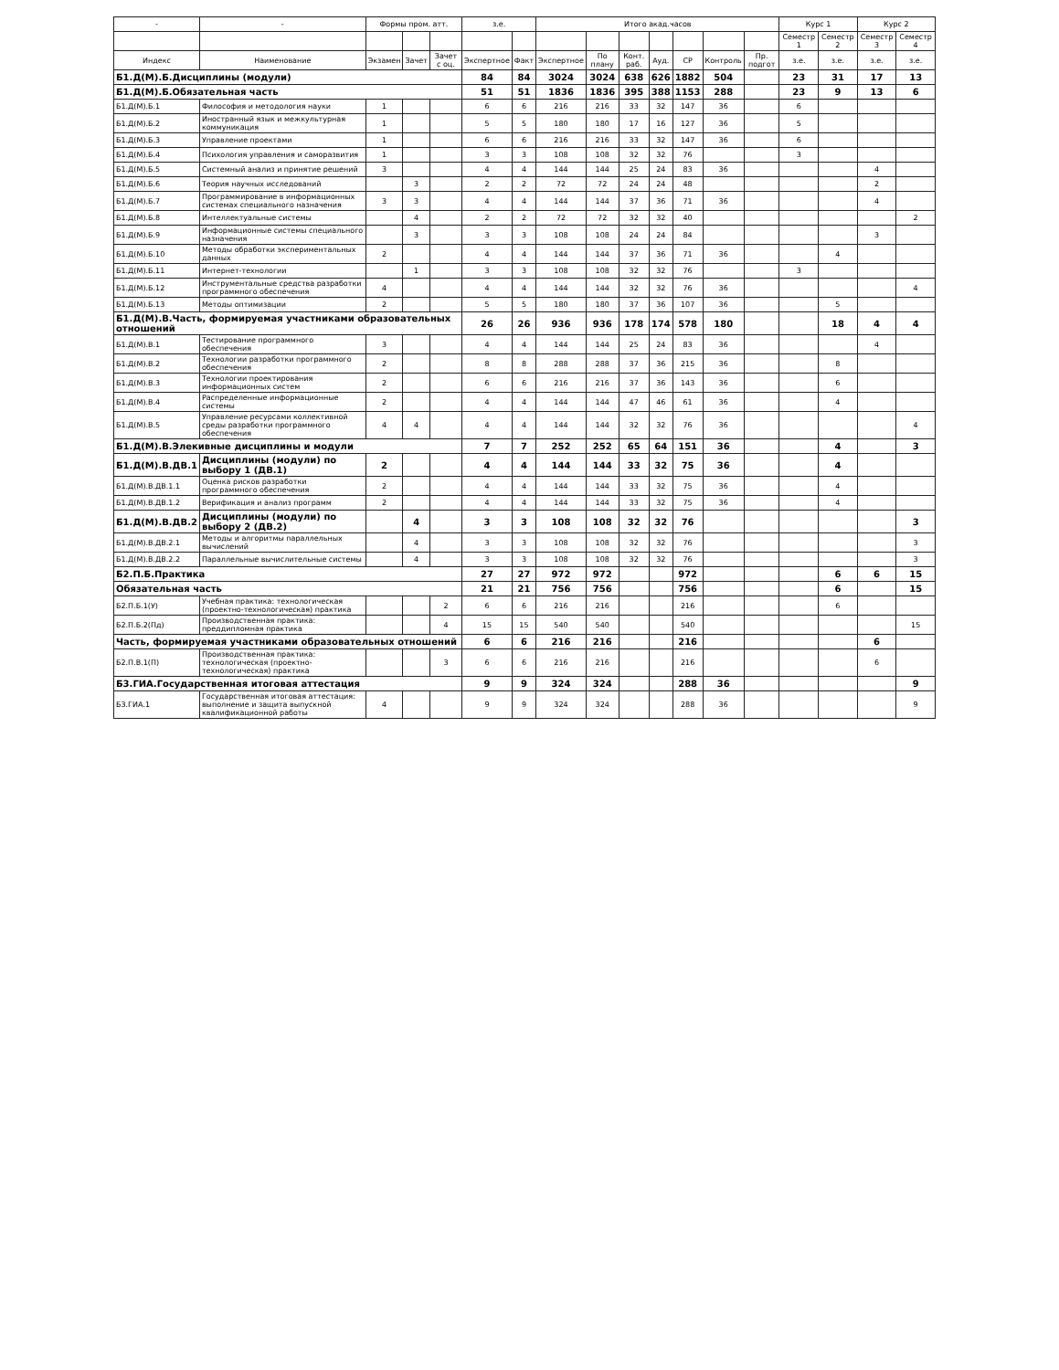| - | - | Формы пром. атт. | | | з.е. | | Итого акад.часов | | | | | | | Курс 1 | | Курс 2 | |
| --- | --- | --- | --- | --- | --- | --- | --- | --- | --- | --- | --- | --- | --- | --- | --- | --- | --- |
| | | | | | | | | | | | | | | Семестр 1 | Семестр 2 | Семестр 3 | Семестр 4 |
| Индекс | Наименование | Экзамен | Зачет | Зачет с оц. | Экспертное | Факт | Экспертное | По плану | Конт. раб. | Ауд. | СР | Контроль | Пр. подгот | з.е. | з.е. | з.е. | з.е. |
| Б1.Д(М).Б.Дисциплины (модули) | | | | | 84 | 84 | 3024 | 3024 | 638 | 626 | 1882 | 504 | | 23 | 31 | 17 | 13 |
| Б1.Д(М).Б.Обязательная часть | | | | | 51 | 51 | 1836 | 1836 | 395 | 388 | 1153 | 288 | | 23 | 9 | 13 | 6 |
| Б1.Д(М).Б.1 | Философия и методология науки | 1 | | | 6 | 6 | 216 | 216 | 33 | 32 | 147 | 36 | | 6 | | | |
| Б1.Д(М).Б.2 | Иностранный язык и межкультурная коммуникация | 1 | | | 5 | 5 | 180 | 180 | 17 | 16 | 127 | 36 | | 5 | | | |
| Б1.Д(М).Б.3 | Управление проектами | 1 | | | 6 | 6 | 216 | 216 | 33 | 32 | 147 | 36 | | 6 | | | |
| Б1.Д(М).Б.4 | Психология управления и саморазвития | 1 | | | 3 | 3 | 108 | 108 | 32 | 32 | 76 | | | 3 | | | |
| Б1.Д(М).Б.5 | Системный анализ и принятие решений | 3 | | | 4 | 4 | 144 | 144 | 25 | 24 | 83 | 36 | | | | 4 | |
| Б1.Д(М).Б.6 | Теория научных исследований | | 3 | | 2 | 2 | 72 | 72 | 24 | 24 | 48 | | | | | 2 | |
| Б1.Д(М).Б.7 | Программирование в информационных системах специального назначения | 3 | 3 | | 4 | 4 | 144 | 144 | 37 | 36 | 71 | 36 | | | | 4 | |
| Б1.Д(М).Б.8 | Интеллектуальные системы | | 4 | | 2 | 2 | 72 | 72 | 32 | 32 | 40 | | | | | | 2 |
| Б1.Д(М).Б.9 | Информационные системы специального назначения | | 3 | | 3 | 3 | 108 | 108 | 24 | 24 | 84 | | | | | 3 | |
| Б1.Д(М).Б.10 | Методы обработки экспериментальных данных | 2 | | | 4 | 4 | 144 | 144 | 37 | 36 | 71 | 36 | | | 4 | | |
| Б1.Д(М).Б.11 | Интернет-технологии | | 1 | | 3 | 3 | 108 | 108 | 32 | 32 | 76 | | | 3 | | | |
| Б1.Д(М).Б.12 | Инструментальные средства разработки программного обеспечения | 4 | | | 4 | 4 | 144 | 144 | 32 | 32 | 76 | 36 | | | | | 4 |
| Б1.Д(М).Б.13 | Методы оптимизации | 2 | | | 5 | 5 | 180 | 180 | 37 | 36 | 107 | 36 | | | 5 | | |
| Б1.Д(М).В.Часть, формируемая участниками образовательных отношений | | | | | 26 | 26 | 936 | 936 | 178 | 174 | 578 | 180 | | | 18 | 4 | 4 |
| Б1.Д(М).В.1 | Тестирование программного обеспечения | 3 | | | 4 | 4 | 144 | 144 | 25 | 24 | 83 | 36 | | | | 4 | |
| Б1.Д(М).В.2 | Технологии разработки программного обеспечения | 2 | | | 8 | 8 | 288 | 288 | 37 | 36 | 215 | 36 | | | 8 | | |
| Б1.Д(М).В.3 | Технологии проектирования информационных систем | 2 | | | 6 | 6 | 216 | 216 | 37 | 36 | 143 | 36 | | | 6 | | |
| Б1.Д(М).В.4 | Распределенные информационные системы | 2 | | | 4 | 4 | 144 | 144 | 47 | 46 | 61 | 36 | | | 4 | | |
| Б1.Д(М).В.5 | Управление ресурсами коллективной среды разработки программного обеспечения | 4 | 4 | | 4 | 4 | 144 | 144 | 32 | 32 | 76 | 36 | | | | | 4 |
| Б1.Д(М).В.Элекивные дисциплины и модули | | | | | 7 | 7 | 252 | 252 | 65 | 64 | 151 | 36 | | | 4 | | 3 |
| Б1.Д(М).В.ДВ.1 | Дисциплины (модули) по выбору 1 (ДВ.1) | 2 | | | 4 | 4 | 144 | 144 | 33 | 32 | 75 | 36 | | | 4 | | |
| Б1.Д(М).В.ДВ.1.1 | Оценка рисков разработки программного обеспечения | 2 | | | 4 | 4 | 144 | 144 | 33 | 32 | 75 | 36 | | | 4 | | |
| Б1.Д(М).В.ДВ.1.2 | Верификация и анализ программ | 2 | | | 4 | 4 | 144 | 144 | 33 | 32 | 75 | 36 | | | 4 | | |
| Б1.Д(М).В.ДВ.2 | Дисциплины (модули) по выбору 2 (ДВ.2) | | 4 | | 3 | 3 | 108 | 108 | 32 | 32 | 76 | | | | | | 3 |
| Б1.Д(М).В.ДВ.2.1 | Методы и алгоритмы параллельных вычислений | | 4 | | 3 | 3 | 108 | 108 | 32 | 32 | 76 | | | | | | 3 |
| Б1.Д(М).В.ДВ.2.2 | Параллельные вычислительные системы | | 4 | | 3 | 3 | 108 | 108 | 32 | 32 | 76 | | | | | | 3 |
| Б2.П.Б.Практика | | | | | 27 | 27 | 972 | 972 | | | 972 | | | | 6 | 6 | 15 |
| Обязательная часть | | | | | 21 | 21 | 756 | 756 | | | 756 | | | | 6 | | 15 |
| Б2.П.Б.1(У) | Учебная практика: технологическая (проектно-технологическая) практика | | | 2 | 6 | 6 | 216 | 216 | | | 216 | | | | 6 | | |
| Б2.П.Б.2(Пд) | Производственная практика: преддипломная практика | | | 4 | 15 | 15 | 540 | 540 | | | 540 | | | | | | 15 |
| Часть, формируемая участниками образовательных отношений | | | | | 6 | 6 | 216 | 216 | | | 216 | | | | | 6 | |
| Б2.П.В.1(П) | Производственная практика: технологическая (проектно-технологическая) практика | | | 3 | 6 | 6 | 216 | 216 | | | 216 | | | | | 6 | |
| Б3.ГИА.Государственная итоговая аттестация | | | | | 9 | 9 | 324 | 324 | | | 288 | 36 | | | | | 9 |
| Б3.ГИА.1 | Государственная итоговая аттестация: выполнение и защита выпускной квалификационной работы | 4 | | | 9 | 9 | 324 | 324 | | | 288 | 36 | | | | | 9 |